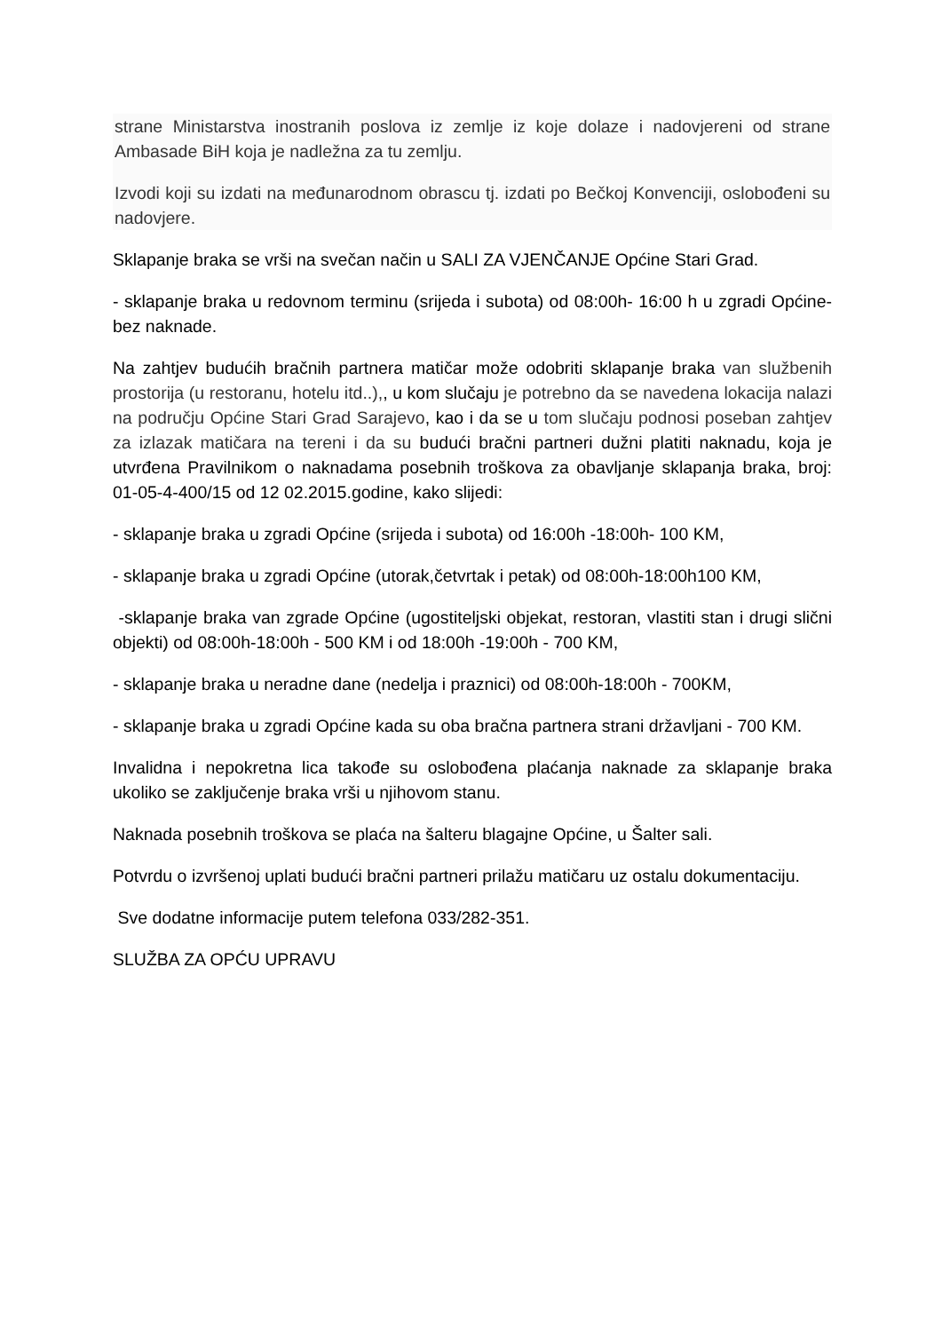strane Ministarstva inostranih poslova iz zemlje iz koje dolaze i nadovjereni od strane Ambasade BiH koja je nadležna za tu zemlju.
Izvodi koji su izdati na međunarodnom obrascu tj. izdati po Bečkoj Konvenciji, oslobođeni su nadovjere.
Sklapanje braka se vrši na svečan način u SALI ZA VJENČANJE Općine Stari Grad.
- sklapanje braka u redovnom terminu (srijeda i subota) od 08:00h- 16:00 h u zgradi Općine- bez naknade.
Na zahtjev budućih bračnih partnera matičar može odobriti sklapanje braka van službenih prostorija (u restoranu, hotelu itd..),, u kom slučaju je potrebno da se navedena lokacija nalazi na području Općine Stari Grad Sarajevo, kao i da se u tom slučaju podnosi poseban zahtjev za izlazak matičara na tereni i da su budući bračni partneri dužni platiti naknadu, koja je utvrđena Pravilnikom o naknadama posebnih troškova za obavljanje sklapanja braka, broj: 01-05-4-400/15 od 12 02.2015.godine, kako slijedi:
- sklapanje braka u zgradi Općine (srijeda i subota) od 16:00h -18:00h- 100 KM,
- sklapanje braka u zgradi Općine (utorak,četvrtak i petak) od 08:00h-18:00h100 KM,
-sklapanje braka van zgrade Općine (ugostiteljski objekat, restoran, vlastiti stan i drugi slični objekti) od 08:00h-18:00h - 500 KM i od 18:00h -19:00h - 700 KM,
- sklapanje braka u neradne dane (nedelja i praznici) od 08:00h-18:00h - 700KM,
- sklapanje braka u zgradi Općine kada su oba bračna partnera strani državljani - 700 KM.
Invalidna i nepokretna lica takođe su oslobođena plaćanja naknade za sklapanje braka ukoliko se zaključenje braka vrši u njihovom stanu.
Naknada posebnih troškova se plaća na šalteru blagajne Općine, u Šalter sali.
Potvrdu o izvršenoj uplati budući bračni partneri prilažu matičaru uz ostalu dokumentaciju.
Sve dodatne informacije putem telefona 033/282-351.
SLUŽBA ZA OPĆU UPRAVU